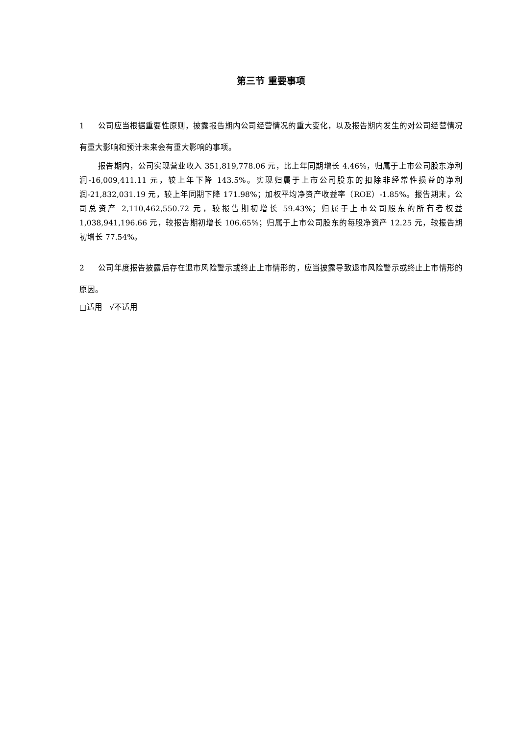第三节 重要事项
1 公司应当根据重要性原则，披露报告期内公司经营情况的重大变化，以及报告期内发生的对公司经营情况有重大影响和预计未来会有重大影响的事项。
报告期内，公司实现营业收入 351,819,778.06 元，比上年同期增长 4.46%，归属于上市公司股东净利润-16,009,411.11 元，较上年下降 143.5%。实现归属于上市公司股东的扣除非经常性损益的净利润-21,832,031.19 元，较上年同期下降 171.98%；加权平均净资产收益率（ROE）-1.85%。报告期末，公司总资产 2,110,462,550.72 元，较报告期初增长 59.43%；归属于上市公司股东的所有者权益 1,038,941,196.66 元，较报告期初增长 106.65%；归属于上市公司股东的每股净资产 12.25 元，较报告期初增长 77.54%。
2 公司年度报告披露后存在退市风险警示或终止上市情形的，应当披露导致退市风险警示或终止上市情形的原因。
□适用 √不适用